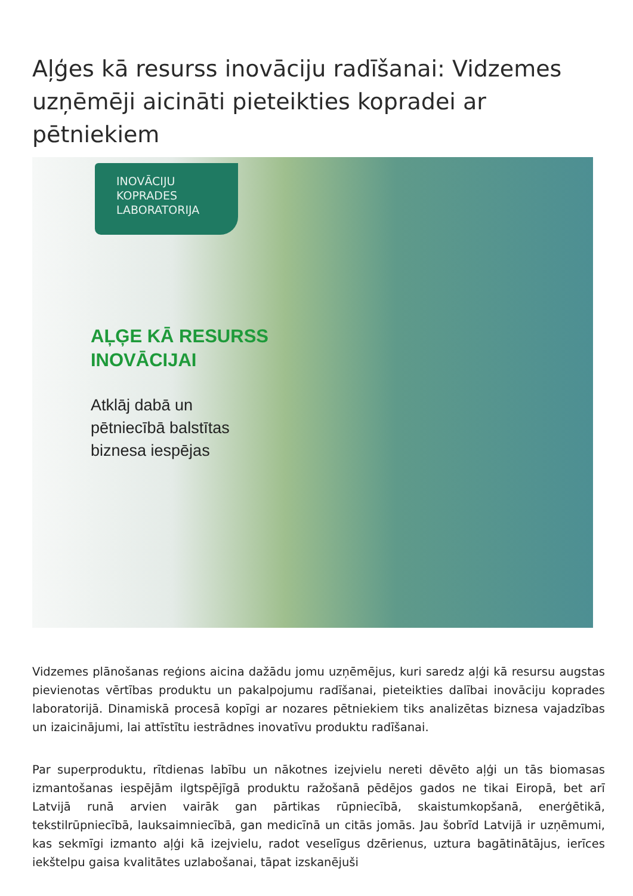Aļģes kā resurss inovāciju radīšanai: Vidzemes uzņēmēji aicināti pieteikties kopradei ar pētniekiem
INOVĀCIJU
KOPRADES
LABORATORIJA
AĻĢE KĀ RESURSS
INOVĀCIJAI
Atklāj dabā un
pētniecībā balstītas
biznesa iespējas
Vidzemes plānošanas reģions aicina dažādu jomu uzņēmējus, kuri saredz aļģi kā resursu augstas pievienotas vērtības produktu un pakalpojumu radīšanai, pieteikties dalībai inovāciju koprades laboratorijā. Dinamiskā procesā kopīgi ar nozares pētniekiem tiks analizētas biznesa vajadzības un izaicinājumi, lai attīstītu iestrādnes inovatīvu produktu radīšanai.
Par superproduktu, rītdienas labību un nākotnes izejvielu nereti dēvēto aļģi un tās biomasas izmantošanas iespējām ilgtspējīgā produktu ražošanā pēdējos gados ne tikai Eiropā, bet arī Latvijā runā arvien vairāk gan pārtikas rūpniecībā, skaistumkopšanā, enerģētikā, tekstilrūpniecībā, lauksaimniecībā, gan medicīnā un citās jomās. Jau šobrīd Latvijā ir uzņēmumi, kas sekmīgi izmanto aļģi kā izejvielu, radot veselīgus dzērienus, uztura bagātinātājus, ierīces iekštelpu gaisa kvalitātes uzlabošanai, tāpat izskanējuši